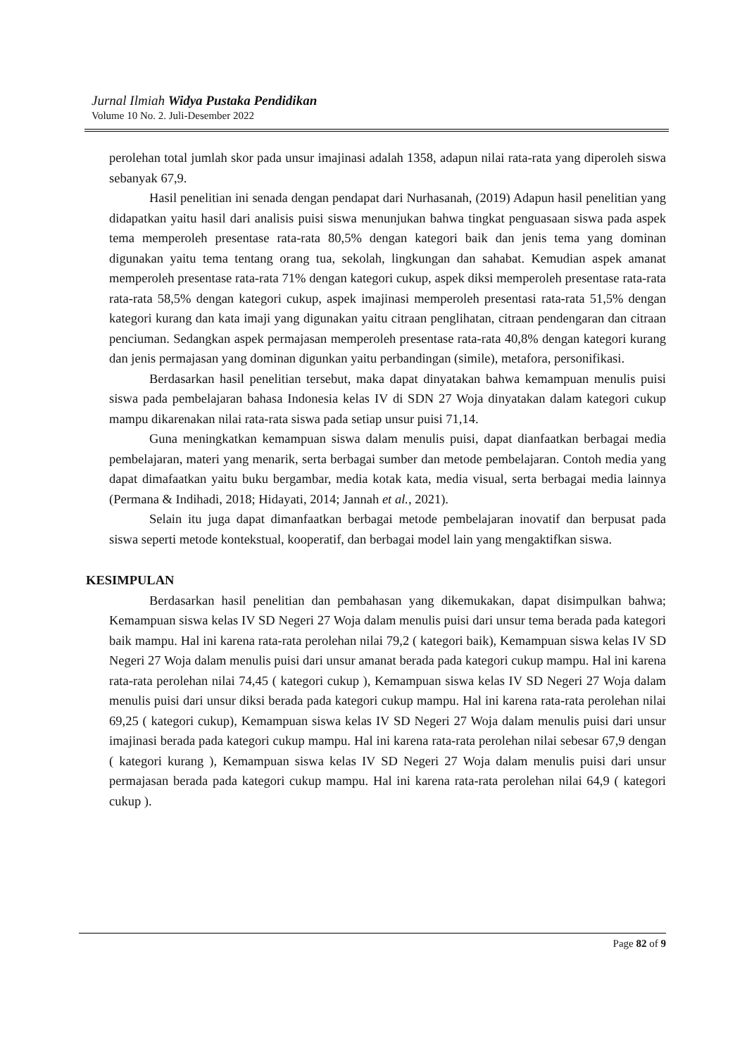Jurnal Ilmiah Widya Pustaka Pendidikan
Volume 10 No. 2. Juli-Desember 2022
perolehan total jumlah skor pada unsur imajinasi adalah 1358, adapun nilai rata-rata yang diperoleh siswa sebanyak 67,9.
Hasil penelitian ini senada dengan pendapat dari Nurhasanah, (2019) Adapun hasil penelitian yang didapatkan yaitu hasil dari analisis puisi siswa menunjukan bahwa tingkat penguasaan siswa pada aspek tema memperoleh presentase rata-rata 80,5% dengan kategori baik dan jenis tema yang dominan digunakan yaitu tema tentang orang tua, sekolah, lingkungan dan sahabat. Kemudian aspek amanat memperoleh presentase rata-rata 71% dengan kategori cukup, aspek diksi memperoleh presentase rata-rata rata-rata 58,5% dengan kategori cukup, aspek imajinasi memperoleh presentasi rata-rata 51,5% dengan kategori kurang dan kata imaji yang digunakan yaitu citraan penglihatan, citraan pendengaran dan citraan penciuman. Sedangkan aspek permajasan memperoleh presentase rata-rata 40,8% dengan kategori kurang dan jenis permajasan yang dominan digunkan yaitu perbandingan (simile), metafora, personifikasi.
Berdasarkan hasil penelitian tersebut, maka dapat dinyatakan bahwa kemampuan menulis puisi siswa pada pembelajaran bahasa Indonesia kelas IV di SDN 27 Woja dinyatakan dalam kategori cukup mampu dikarenakan nilai rata-rata siswa pada setiap unsur puisi 71,14.
Guna meningkatkan kemampuan siswa dalam menulis puisi, dapat dianfaatkan berbagai media pembelajaran, materi yang menarik, serta berbagai sumber dan metode pembelajaran. Contoh media yang dapat dimafaatkan yaitu buku bergambar, media kotak kata, media visual, serta berbagai media lainnya (Permana & Indihadi, 2018; Hidayati, 2014; Jannah et al., 2021).
Selain itu juga dapat dimanfaatkan berbagai metode pembelajaran inovatif dan berpusat pada siswa seperti metode kontekstual, kooperatif, dan berbagai model lain yang mengaktifkan siswa.
KESIMPULAN
Berdasarkan hasil penelitian dan pembahasan yang dikemukakan, dapat disimpulkan bahwa; Kemampuan siswa kelas IV SD Negeri 27 Woja dalam menulis puisi dari unsur tema berada pada kategori baik mampu. Hal ini karena rata-rata perolehan nilai 79,2 ( kategori baik), Kemampuan siswa kelas IV SD Negeri 27 Woja dalam menulis puisi dari unsur amanat berada pada kategori cukup mampu. Hal ini karena rata-rata perolehan nilai 74,45 ( kategori cukup ), Kemampuan siswa kelas IV SD Negeri 27 Woja dalam menulis puisi dari unsur diksi berada pada kategori cukup mampu. Hal ini karena rata-rata perolehan nilai 69,25 ( kategori cukup), Kemampuan siswa kelas IV SD Negeri 27 Woja dalam menulis puisi dari unsur imajinasi berada pada kategori cukup mampu. Hal ini karena rata-rata perolehan nilai sebesar 67,9 dengan ( kategori kurang ), Kemampuan siswa kelas IV SD Negeri 27 Woja dalam menulis puisi dari unsur permajasan berada pada kategori cukup mampu. Hal ini karena rata-rata perolehan nilai 64,9 ( kategori cukup ).
Page 82 of 9